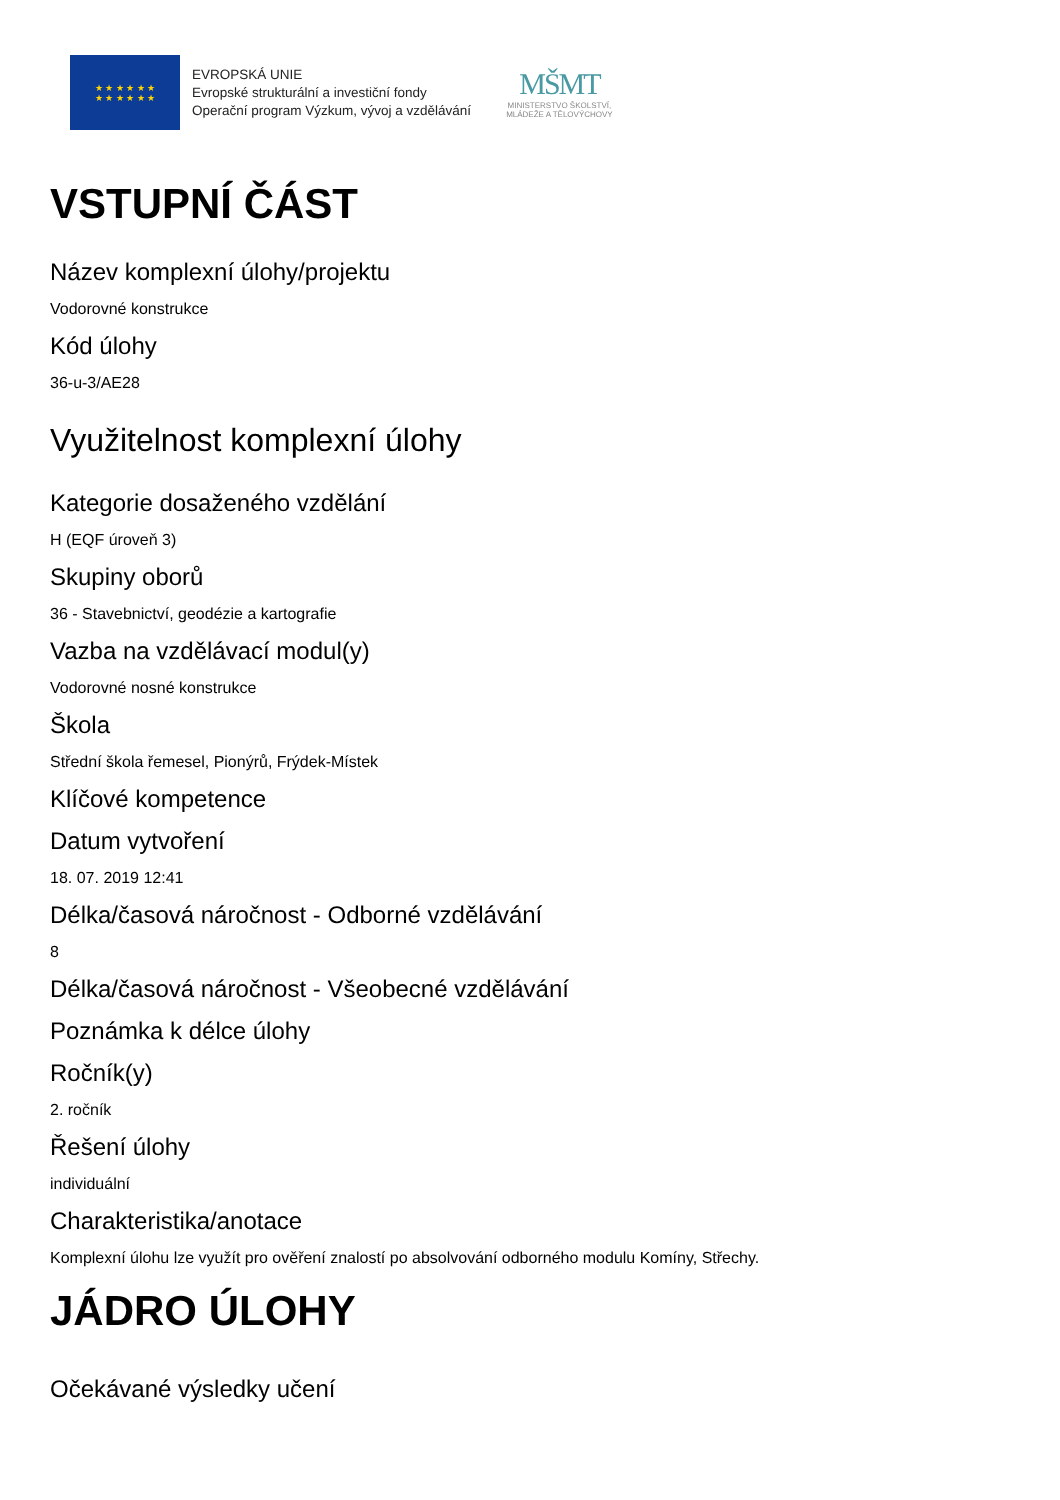★ ★ ★ ★ ★ ★
★ ★ ★ ★ ★ ★
EVROPSKÁ UNIE
Evropské strukturální a investiční fondy
Operační program Výzkum, vývoj a vzdělávání
MŠMT
MINISTERSTVO ŠKOLSTVÍ,
MLÁDEŽE A TĚLOVÝCHOVY
VSTUPNÍ ČÁST
Název komplexní úlohy/projektu
Vodorovné konstrukce
Kód úlohy
36-u-3/AE28
Využitelnost komplexní úlohy
Kategorie dosaženého vzdělání
H (EQF úroveň 3)
Skupiny oborů
36 - Stavebnictví, geodézie a kartografie
Vazba na vzdělávací modul(y)
Vodorovné nosné konstrukce
Škola
Střední škola řemesel, Pionýrů, Frýdek-Místek
Klíčové kompetence
Datum vytvoření
18. 07. 2019 12:41
Délka/časová náročnost - Odborné vzdělávání
8
Délka/časová náročnost - Všeobecné vzdělávání
Poznámka k délce úlohy
Ročník(y)
2. ročník
Řešení úlohy
individuální
Charakteristika/anotace
Komplexní úlohu lze využít pro ověření znalostí po absolvování odborného modulu Komíny, Střechy.
JÁDRO ÚLOHY
Očekávané výsledky učení